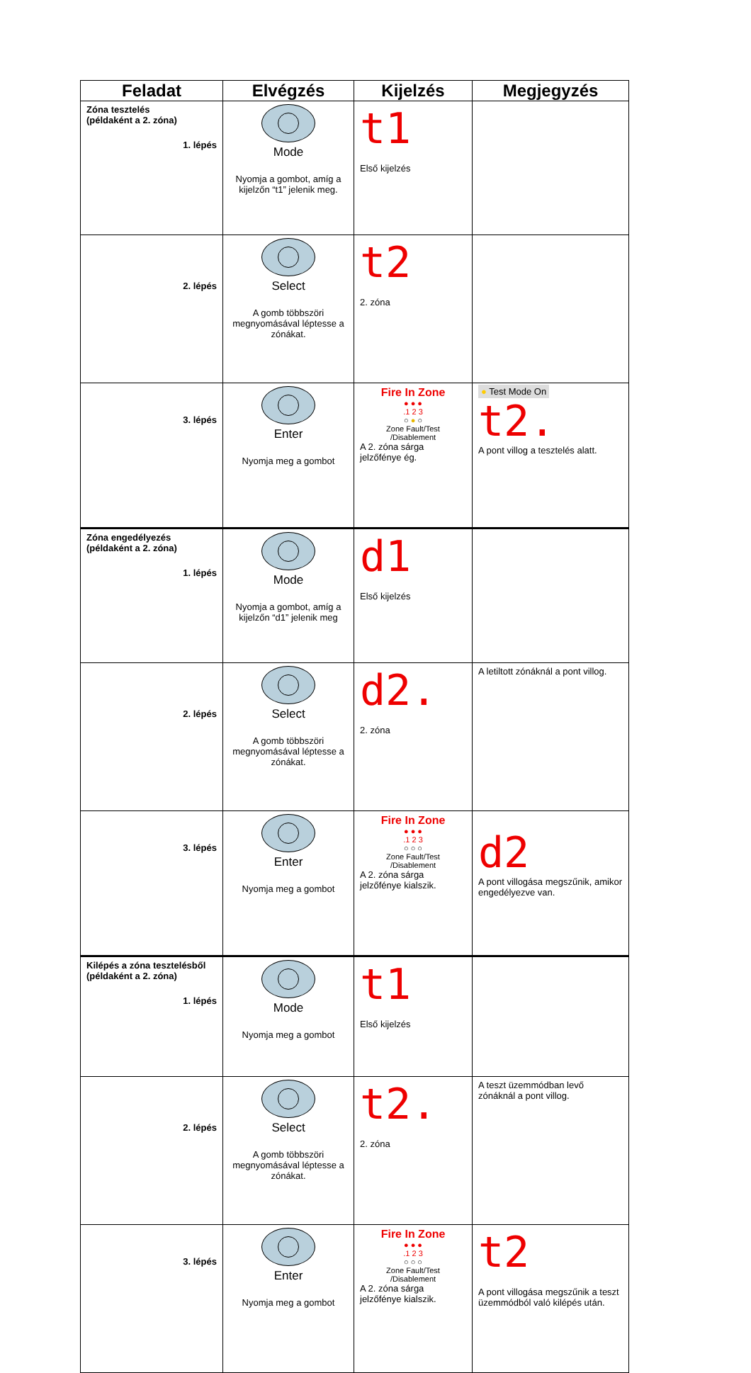| Feladat | Elvégzés | Kijelzés | Megjegyzés |
| --- | --- | --- | --- |
| Zóna tesztelés (példaként a 2. zóna) 1. lépés | Mode Nyomja a gombot, amíg a kijelzőn “t1” jelenik meg. | t1 Első kijelzés | |
| 2. lépés | Select A gomb többszöri megnyomásával léptesse a zónákat. | t2 2. zóna | |
| 3. lépés | Enter Nyomja meg a gombot | Fire In Zone ● ● ● .1 2 3 ○ ● ○ Zone Fault/Test /Disablement A 2. zóna sárga jelzőfénye ég. | ● Test Mode On t2. A pont villog a tesztelés alatt. |
| Zóna engedélyezés (példaként a 2. zóna) 1. lépés | Mode Nyomja a gombot, amíg a kijelzőn “d1” jelenik meg | d1 Első kijelzés | |
| 2. lépés | Select A gomb többszöri megnyomásával léptesse a zónákat. | d2. 2. zóna | A letiltott zónáknál a pont villog. |
| 3. lépés | Enter Nyomja meg a gombot | Fire In Zone ● ● ● .1 2 3 ○ ○ ○ Zone Fault/Test /Disablement A 2. zóna sárga jelzőfénye kialszik. | d2 A pont villogása megszűnik, amikor engedélyezve van. |
| Kilépés a zóna tesztelésből (példaként a 2. zóna) 1. lépés | Mode Nyomja meg a gombot | t1 Első kijelzés | |
| 2. lépés | Select A gomb többszöri megnyomásával léptesse a zónákat. | t2. 2. zóna | A teszt üzemmódban levő zónáknál a pont villog. |
| 3. lépés | Enter Nyomja meg a gombot | Fire In Zone ● ● ● .1 2 3 ○ ○ ○ Zone Fault/Test /Disablement A 2. zóna sárga jelzőfénye kialszik. | t2 A pont villogása megszűnik a teszt üzemmódból való kilépés után. |